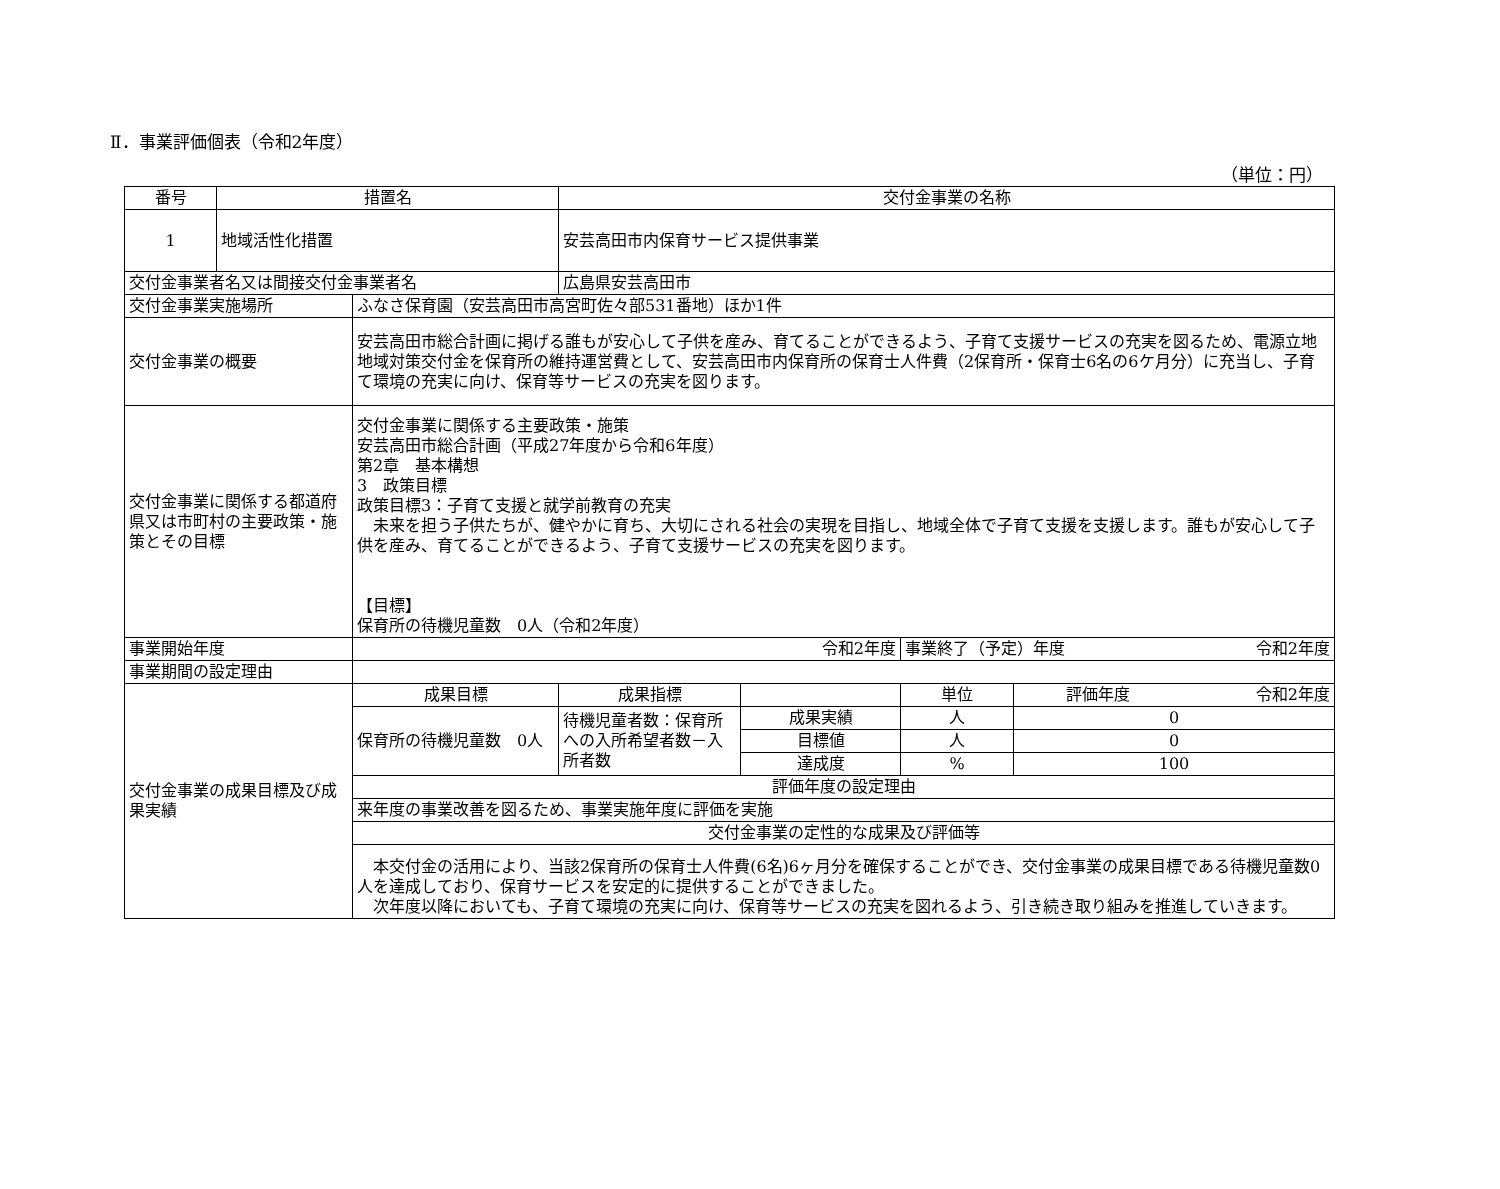Ⅱ．事業評価個表（令和2年度）
（単位：円）
| 番号 | 措置名 | | 交付金事業の名称 | | | |
| --- | --- | --- | --- | --- | --- | --- |
| 1 | 地域活性化措置 | | 安芸高田市内保育サービス提供事業 | | | |
| 交付金事業者名又は間接交付金事業者名 | | | 広島県安芸高田市 | | | |
| 交付金事業実施場所 | | ふなさ保育園（安芸高田市高宮町佐々部531番地）ほか1件 | | | | |
| 交付金事業の概要 | | 安芸高田市総合計画に掲げる誰もが安心して子供を産み、育てることができるよう、子育て支援サービスの充実を図るため、電源立地地域対策交付金を保育所の維持運営費として、安芸高田市内保育所の保育士人件費（2保育所・保育士6名の6ケ月分）に充当し、子育て環境の充実に向け、保育等サービスの充実を図ります。 | | | | |
| 交付金事業に関係する都道府県又は市町村の主要政策・施策とその目標 | | 交付金事業に関係する主要政策・施策 安芸高田市総合計画（平成27年度から令和6年度） 第2章 基本構想 3 政策目標 政策目標3：子育て支援と就学前教育の充実 未来を担う子供たちが、健やかに育ち、大切にされる社会の実現を目指し、地域全体で子育て支援を支援します。誰もが安心して子供を産み、育てることができるよう、子育て支援サービスの充実を図ります。 【目標】 保育所の待機児童数 0人（令和2年度） | | | | |
| 事業開始年度 | | 令和2年度 | | | 事業終了（予定）年度 令和2年度 | |
| 事業期間の設定理由 | | | | | | |
| 交付金事業の成果目標及び成果実績 | | 成果目標 | 成果指標 | | 単位 | 評価年度 令和2年度 |
| | | 保育所の待機児童数 0人 | 待機児童者数：保育所への入所希望者数－入所者数 | 成果実績 | 人 | 0 |
| | | | | 目標値 | 人 | 0 |
| | | | | 達成度 | % | 100 |
| | | 評価年度の設定理由 | | | | |
| | | 来年度の事業改善を図るため、事業実施年度に評価を実施 | | | | |
| | | 交付金事業の定性的な成果及び評価等 | | | | |
| | | 本交付金の活用により、当該2保育所の保育士人件費(6名)6ヶ月分を確保することができ、交付金事業の成果目標である待機児童数0人を達成しており、保育サービスを安定的に提供することができました。 次年度以降においても、子育て環境の充実に向け、保育等サービスの充実を図れるよう、引き続き取り組みを推進していきます。 | | | | |